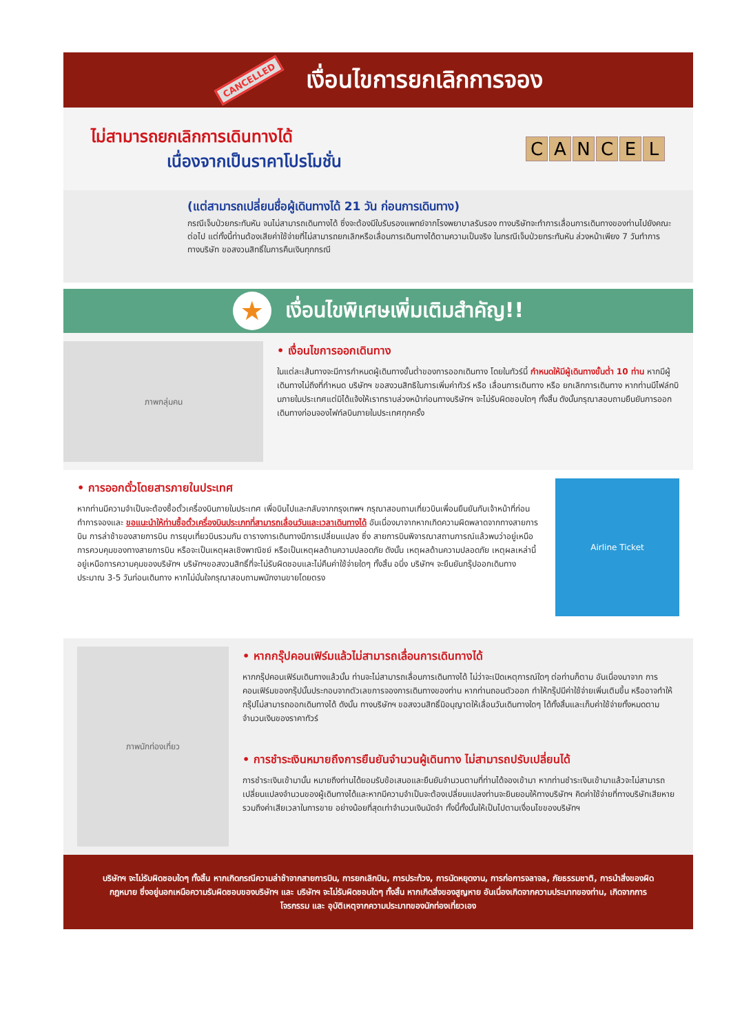CANCELLED เงื่อนไขการยกเลิกการจอง
ไม่สามารถยกเลิกการเดินทางได้
เนื่องจากเป็นราคาโปรโมชั่น
CANCEL
(แต่สามารถเปลี่ยนชื่อผู้เดินทางได้ 21 วัน ก่อนการเดินทาง)
กรณีเจ็บป่วยกระทันหัน จนไม่สามารถเดินทางได้ ซึ่งจะต้องมีใบรับรองแพทย์จากโรงพยาบาลรับรอง ทางบริษัทจะทำการเลื่อนการเดินทางของท่านไปยังคณะต่อไป แต่ทั้งนี้ท่านต้องเสียค่าใช้จ่ายที่ไม่สามารถยกเลิกหรือเลื่อนการเดินทางได้ตามความเป็นจริง ในกรณีเจ็บป่วยกระทันหัน ล่วงหน้าเพียง 7 วันทำการ ทางบริษัท ขอสงวนสิทธิ์ในการคืนเงินทุกกรณี
★
เงื่อนไขพิเศษเพิ่มเติมสำคัญ!!
ภาพกลุ่มคน
• เงื่อนไขการออกเดินทาง
ในแต่ละเส้นทางจะมีการกำหนดผู้เดินทางขั้นต่ำของการออกเดินทาง โดยในทัวร์นี้ กำหนดให้มีผู้เดินทางขั้นต่ำ 10 ท่าน หากมีผู้เดินทางไม่ถึงที่กำหนด บริษัทฯ ขอสงวนสิทธิในการเพิ่มค่าทัวร์ หรือ เลื่อนการเดินทาง หรือ ยกเลิกการเดินทาง หากท่านมีไฟล์ทบินภายในประเทศแต่มิได้แจ้งให้เราทราบล่วงหน้าก่อนทางบริษัทฯ จะไม่รับผิดชอบใดๆ ทั้งสิ้น ดังนั้นกรุณาสอบถามยืนยันการออกเดินทางก่อนจองไฟท์ลบินภายในประเทศทุกครั้ง
• การออกตั๋วโดยสารภายในประเทศ
หากท่านมีความจำเป็นจะต้องซื้อตั๋วเครื่องบินภายในประเทศ เพื่อบินไปและกลับจากกรุงเทพฯ กรุณาสอบถามเที่ยวบินเพื่อนยืนยันกับเจ้าหน้าที่ก่อนทำการจองและ ขอแนะนำให้ท่านซื้อตั๋วเครื่องบินประเภทที่สามารถเลื่อนวันและเวลาเดินทางได้ อันเนื่องมาจากหากเกิดความผิดพลาดจากทางสายการบิน การล่าช้าของสายการบิน การยุบเที่ยวบินรวมกัน ตารางการเดินทางมีการเปลี่ยนแปลง ซึ่ง สายการบินพิจารณาสถานการณ์แล้วพบว่าอยู่เหนือการควบคุมของทางสายการบิน หรือจะเป็นเหตุผลเชิงพาณิชย์ หรือเป็นเหตุผลด้านความปลอดภัย ดังนั้น เหตุผลด้านความปลอดภัย เหตุผลเหล่านี้อยู่เหนือการความคุมของบริษัทฯ บริษัทฯขอสงวนสิทธิ์ที่จะไม่รับผิดชอบและไม่คืนค่าใช้จ่ายใดๆ ทั้งสิ้น อนึ่ง บริษัทฯ จะยืนยันกรุ๊ปออกเดินทางประมาณ 3-5 วันก่อนเดินทาง หากไม่มั่นใจกรุณาสอบถามพนักงานขายโดยตรง
Airline Ticket
ภาพนักท่องเที่ยว
• หากกรุ๊ปคอนเฟิร์มแล้วไม่สามารถเลื่อนการเดินทางได้
หากกรุ๊ปคอนเฟิร์มเดินทางแล้วนั้น ท่านจะไม่สามารถเลื่อนการเดินทางได้ ไม่ว่าจะเปิดเหตุการณ์ใดๆ ต่อท่านก็ตาม อันเนื่องมาจาก การคอนเฟิร์มของกรุ๊ปนั้นประกอบจากตัวเลขการจองการเดินทางของท่าน หากท่านถอนตัวออก ทำให้กรุ๊ปมีค่าใช้จ่ายเพิ่มเติมขึ้น หรืออาจทำให้กรุ๊ปไม่สามารถออกเดินทางได้ ดังนั้น ทางบริษัทฯ ขอสงวนสิทธิ์มิอนุญาตให้เลื่อนวันเดินทางใดๆ ได้ทั้งสิ้นและเก็บค่าใช้จ่ายทั้งหมดตามจำนวนเงินของราคาทัวร์
• การชำระเงินหมายถึงการยืนยันจำนวนผู้เดินทาง ไม่สามารถปรับเปลี่ยนได้
การชำระเงินเข้ามานั้น หมายถึงท่านได้ยอมรับข้อเสนอและยืนยันจำนวนตามที่ท่านได้จองเข้ามา หากท่านชำระเงินเข้ามาแล้วจะไม่สามารถเปลี่ยนแปลงจำนวนของผู้เดินทางได้และหากมีความจำเป็นจะต้องเปลี่ยนแปลงท่านจะยินยอมให้ทางบริษัทฯ คิดค่าใช้จ่ายที่ทางบริษัทเสียหาย รวมถึงค่าเสียเวลาในการขาย อย่างน้อยที่สุดเท่าจำนวนเงินมัดจำ ทั้งนี้ทั้งนั้นให้เป็นไปตามเงื่อนไขของบริษัทฯ
บริษัทฯ จะไม่รับผิดชอบใดๆ ทั้งสิ้น หากเกิดกรณีความล่าช้าจากสายการบิน, การยกเลิกบิน, การประท้วง, การนัดหยุดงาน, การก่อการจลาจล, ภัยธรรมชาติ, การนำสิ่งของผิดกฎหมาย ซึ่งอยู่นอกเหนือความรับผิดชอบของบริษัทฯ และ บริษัทฯ จะไม่รับผิดชอบใดๆ ทั้งสิ้น หากเกิดสิ่งของสูญหาย อันเนื่องเกิดจากความประมาทของท่าน, เกิดจากการโจรกรรม และ อุบัติเหตุจากความประมาทของนักท่องเที่ยวเอง